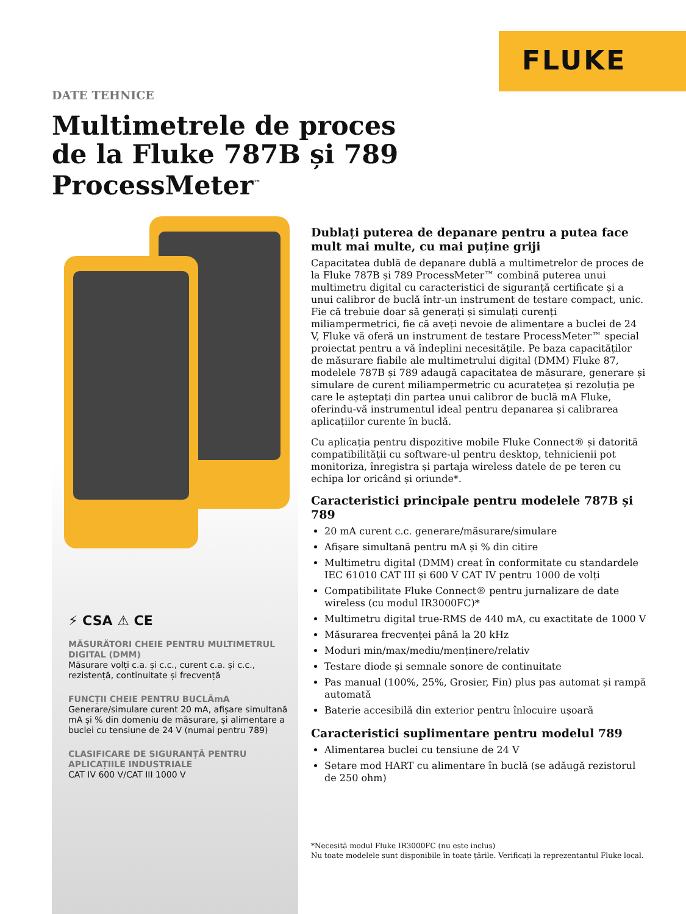FLUKE
DATE TEHNICE
Multimetrele de proces
de la Fluke 787B și 789
ProcessMeter<sup>™</sup>
⚡ CSA ⚠ CE
MĂSURĂTORI CHEIE PENTRU MULTIMETRUL DIGITAL (DMM)
Măsurare volți c.a. și c.c., curent c.a. și c.c., rezistență, continuitate și frecvență
FUNCȚII CHEIE PENTRU BUCLĂmA
Generare/simulare curent 20 mA, afișare simultană mA și % din domeniu de măsurare, și alimentare a buclei cu tensiune de 24 V (numai pentru 789)
CLASIFICARE DE SIGURANȚĂ PENTRU APLICAȚIILE INDUSTRIALE
CAT IV 600 V/CAT III 1000 V
Dublați puterea de depanare pentru a putea face mult mai multe, cu mai puține griji
Capacitatea dublă de depanare dublă a multimetrelor de proces de la Fluke 787B și 789 ProcessMeter™ combină puterea unui multimetru digital cu caracteristici de siguranță certificate și a unui calibror de buclă într-un instrument de testare compact, unic. Fie că trebuie doar să generați și simulați curenți miliampermetrici, fie că aveți nevoie de alimentare a buclei de 24 V, Fluke vă oferă un instrument de testare ProcessMeter™ special proiectat pentru a vă îndeplini necesitățile. Pe baza capacităților de măsurare fiabile ale multimetrului digital (DMM) Fluke 87, modelele 787B și 789 adaugă capacitatea de măsurare, generare și simulare de curent miliampermetric cu acuratețea și rezoluția pe care le așteptați din partea unui calibror de buclă mA Fluke, oferindu-vă instrumentul ideal pentru depanarea și calibrarea aplicațiilor curente în buclă.
Cu aplicația pentru dispozitive mobile Fluke Connect® și datorită compatibilității cu software-ul pentru desktop, tehnicienii pot monitoriza, înregistra și partaja wireless datele de pe teren cu echipa lor oricând și oriunde*.
Caracteristici principale pentru modelele 787B și 789
20 mA curent c.c. generare/măsurare/simulare
Afișare simultană pentru mA și % din citire
Multimetru digital (DMM) creat în conformitate cu standardele IEC 61010 CAT III și 600 V CAT IV pentru 1000 de volți
Compatibilitate Fluke Connect® pentru jurnalizare de date wireless (cu modul IR3000FC)*
Multimetru digital true-RMS de 440 mA, cu exactitate de 1000 V
Măsurarea frecvenței până la 20 kHz
Moduri min/max/mediu/menținere/relativ
Testare diode și semnale sonore de continuitate
Pas manual (100%, 25%, Grosier, Fin) plus pas automat și rampă automată
Baterie accesibilă din exterior pentru înlocuire ușoară
Caracteristici suplimentare pentru modelul 789
Alimentarea buclei cu tensiune de 24 V
Setare mod HART cu alimentare în buclă (se adăugă rezistorul de 250 ohm)
*Necesită modul Fluke IR3000FC (nu este inclus)
Nu toate modelele sunt disponibile în toate țările. Verificați la reprezentantul Fluke local.